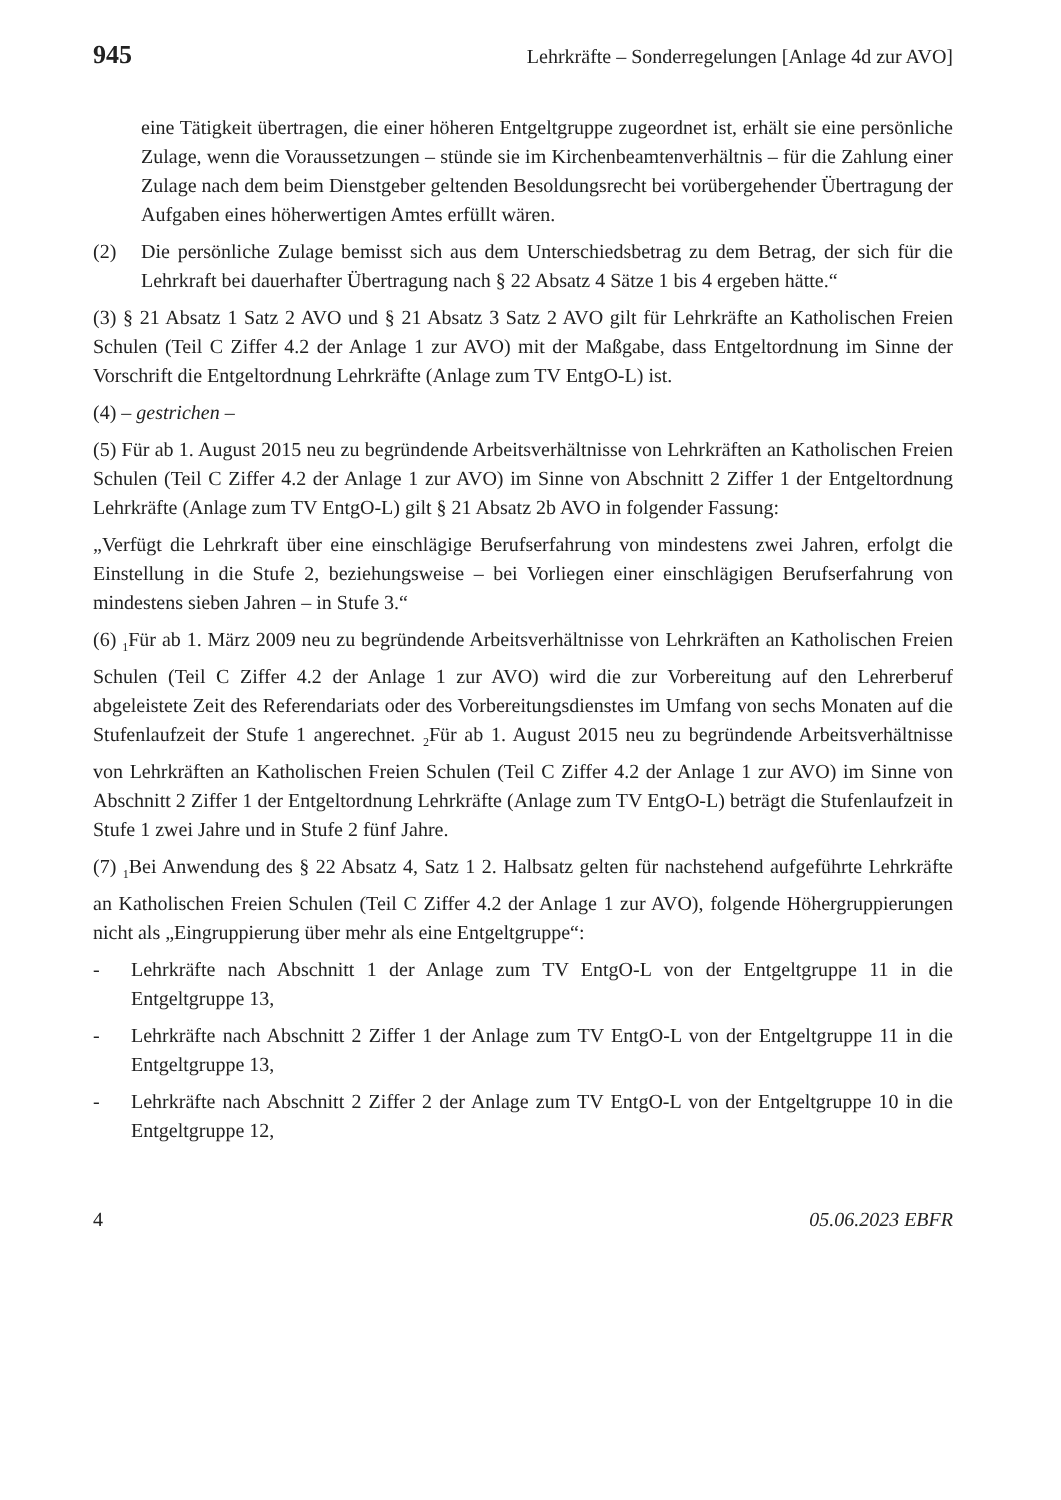945 Lehrkräfte – Sonderregelungen [Anlage 4d zur AVO]
eine Tätigkeit übertragen, die einer höheren Entgeltgruppe zugeordnet ist, erhält sie eine persönliche Zulage, wenn die Voraussetzungen – stünde sie im Kirchen­beamtenverhältnis – für die Zahlung einer Zulage nach dem beim Dienstgeber geltenden Besoldungsrecht bei vorübergehender Übertragung der Aufgaben eines höherwertigen Amtes erfüllt wären.
(2) Die persönliche Zulage bemisst sich aus dem Unterschiedsbetrag zu dem Betrag, der sich für die Lehrkraft bei dauerhafter Übertragung nach § 22 Absatz 4 Sätze 1 bis 4 ergeben hätte.“
(3) § 21 Absatz 1 Satz 2 AVO und § 21 Absatz 3 Satz 2 AVO gilt für Lehrkräfte an Katholischen Freien Schulen (Teil C Ziffer 4.2 der Anlage 1 zur AVO) mit der Maßgabe, dass Entgeltordnung im Sinne der Vorschrift die Entgeltordnung Lehrkräfte (Anlage zum TV EntgO-L) ist.
(4) – gestrichen –
(5) Für ab 1. August 2015 neu zu begründende Arbeitsverhältnisse von Lehrkräften an Katholischen Freien Schulen (Teil C Ziffer 4.2 der Anlage 1 zur AVO) im Sinne von Abschnitt 2 Ziffer 1 der Entgeltordnung Lehrkräfte (Anlage zum TV EntgO-L) gilt § 21 Absatz 2b AVO in folgender Fassung:
„Verfügt die Lehrkraft über eine einschlägige Berufserfahrung von mindestens zwei Jahren, erfolgt die Einstellung in die Stufe 2, beziehungsweise – bei Vorliegen einer einschlägigen Berufserfahrung von mindestens sieben Jahren – in Stufe 3.“
(6) <sub>1</sub>Für ab 1. März 2009 neu zu begründende Arbeitsverhältnisse von Lehrkräften an Katholischen Freien Schulen (Teil C Ziffer 4.2 der Anlage 1 zur AVO) wird die zur Vorbereitung auf den Lehrerberuf abgeleistete Zeit des Referendariats oder des Vorbereitungsdienstes im Umfang von sechs Monaten auf die Stufenlaufzeit der Stufe 1 angerechnet. <sub>2</sub>Für ab 1. August 2015 neu zu begründende Arbeitsverhältnisse von Lehr­kräften an Katholischen Freien Schulen (Teil C Ziffer 4.2 der Anlage 1 zur AVO) im Sinne von Abschnitt 2 Ziffer 1 der Entgeltordnung Lehrkräfte (Anlage zum TV EntgO-L) beträgt die Stufenlaufzeit in Stufe 1 zwei Jahre und in Stufe 2 fünf Jahre.
(7) <sub>1</sub>Bei Anwendung des § 22 Absatz 4, Satz 1 2. Halbsatz gelten für nachstehend aufgeführte Lehrkräfte an Katholischen Freien Schulen (Teil C Ziffer 4.2 der Anlage 1 zur AVO), folgende Höhergruppierungen nicht als „Eingruppierung über mehr als eine Entgeltgruppe“:
- Lehrkräfte nach Abschnitt 1 der Anlage zum TV EntgO-L von der Entgeltgruppe 11 in die Entgeltgruppe 13,
- Lehrkräfte nach Abschnitt 2 Ziffer 1 der Anlage zum TV EntgO-L von der Entgelt­gruppe 11 in die Entgeltgruppe 13,
- Lehrkräfte nach Abschnitt 2 Ziffer 2 der Anlage zum TV EntgO-L von der Entgelt­gruppe 10 in die Entgeltgruppe 12,
4 05.06.2023 EBFR